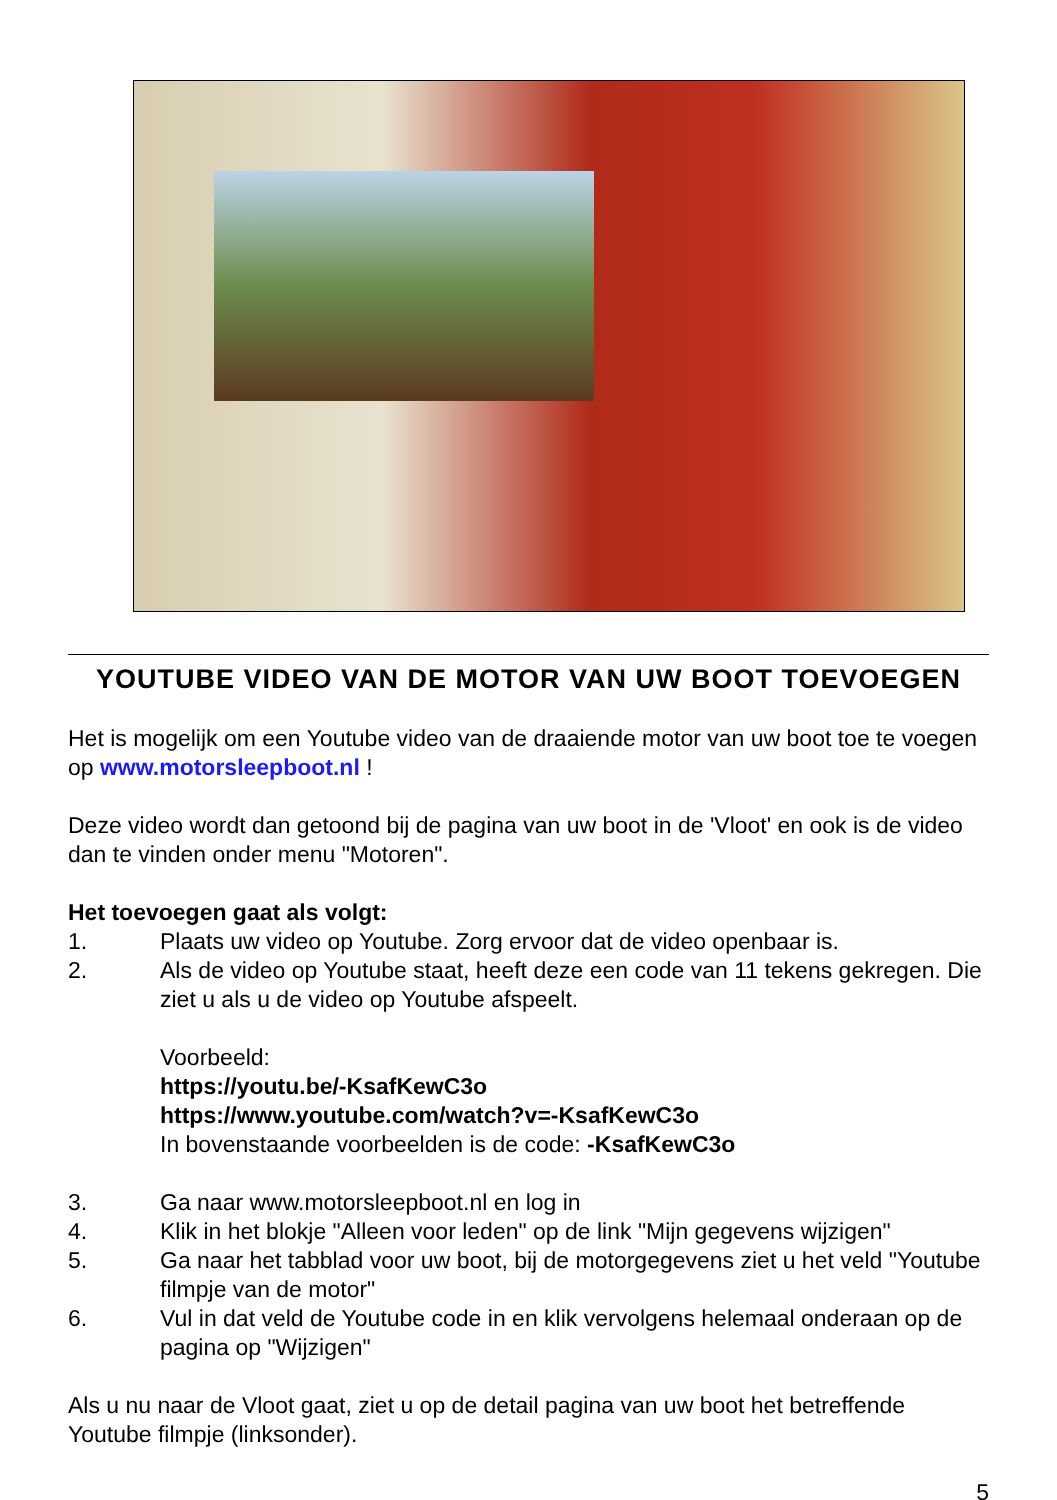YOUTUBE VIDEO VAN DE MOTOR VAN UW BOOT TOEVOEGEN
Het is mogelijk om een Youtube video van de draaiende motor van uw boot toe te voegen op www.motorsleepboot.nl !
Deze video wordt dan getoond bij de pagina van uw boot in de 'Vloot' en ook is de video dan te vinden onder menu "Motoren".
Het toevoegen gaat als volgt:
1. Plaats uw video op Youtube. Zorg ervoor dat de video openbaar is.
2. Als de video op Youtube staat, heeft deze een code van 11 tekens gekregen. Die ziet u als u de video op Youtube afspeelt.
Voorbeeld:
https://youtu.be/-KsafKewC3o
https://www.youtube.com/watch?v=-KsafKewC3o
In bovenstaande voorbeelden is de code: -KsafKewC3o
3. Ga naar www.motorsleepboot.nl en log in
4. Klik in het blokje "Alleen voor leden" op de link "Mijn gegevens wijzigen"
5. Ga naar het tabblad voor uw boot, bij de motorgegevens ziet u het veld "Youtube filmpje van de motor"
6. Vul in dat veld de Youtube code in en klik vervolgens helemaal onderaan op de pagina op "Wijzigen"
Als u nu naar de Vloot gaat, ziet u op de detail pagina van uw boot het betreffende Youtube filmpje (linksonder).
5